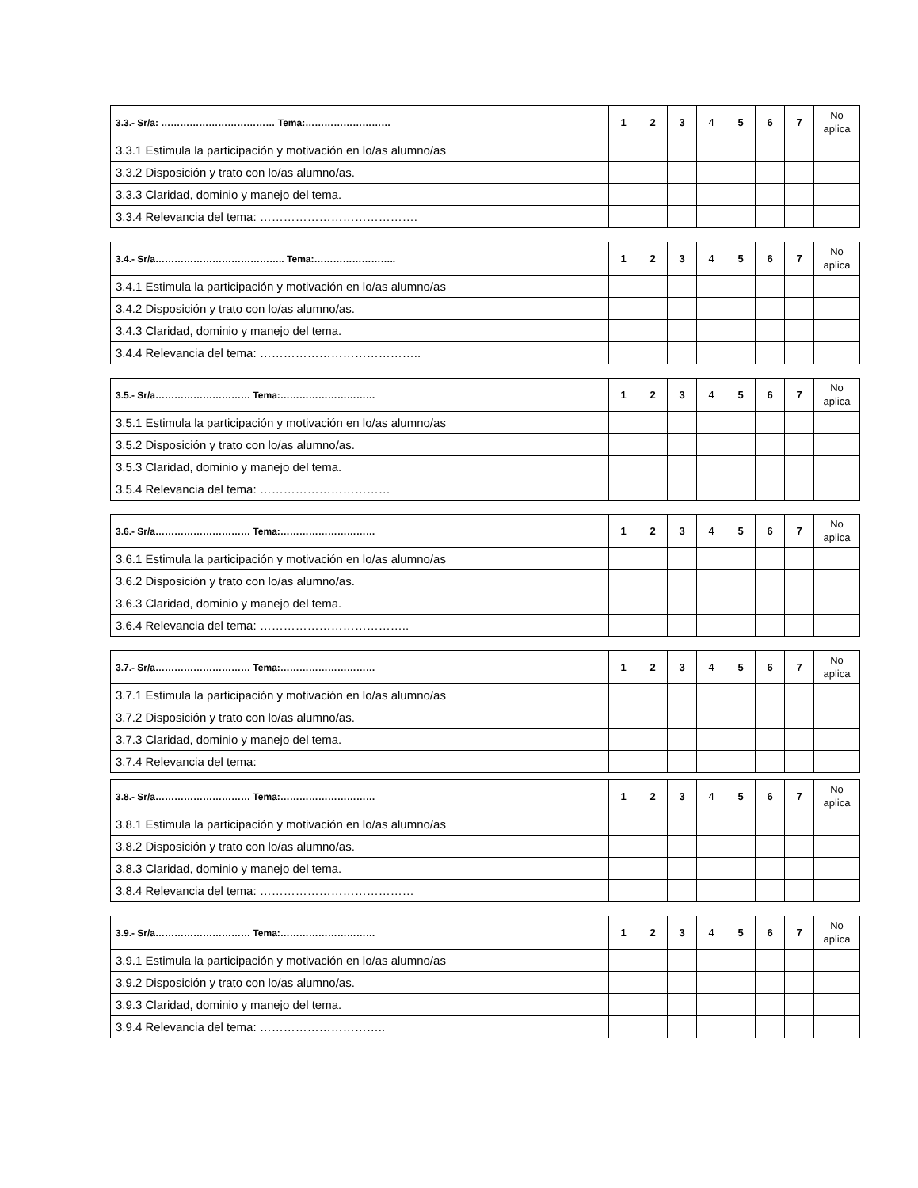| 3.3.- Sr/a: ……………………………… Tema:……………………… | 1 | 2 | 3 | 4 | 5 | 6 | 7 | No aplica |
| --- | --- | --- | --- | --- | --- | --- | --- | --- |
| 3.3.1 Estimula la participación y motivación en lo/as alumno/as | | | | | | | | |
| 3.3.2 Disposición y trato con lo/as alumno/as. | | | | | | | | |
| 3.3.3 Claridad, dominio y manejo del tema. | | | | | | | | |
| 3.3.4 Relevancia del tema: …………………………………. | | | | | | | | |
| 3.4.- Sr/a………………………………….. Tema:…………………….. | 1 | 2 | 3 | 4 | 5 | 6 | 7 | No aplica |
| --- | --- | --- | --- | --- | --- | --- | --- | --- |
| 3.4.1 Estimula la participación y motivación en lo/as alumno/as | | | | | | | | |
| 3.4.2 Disposición y trato con lo/as alumno/as. | | | | | | | | |
| 3.4.3 Claridad, dominio y manejo del tema. | | | | | | | | |
| 3.4.4 Relevancia del tema: ………………………………….. | | | | | | | | |
| 3.5.- Sr/a………………………… Tema:………………………… | 1 | 2 | 3 | 4 | 5 | 6 | 7 | No aplica |
| --- | --- | --- | --- | --- | --- | --- | --- | --- |
| 3.5.1 Estimula la participación y motivación en lo/as alumno/as | | | | | | | | |
| 3.5.2 Disposición y trato con lo/as alumno/as. | | | | | | | | |
| 3.5.3 Claridad, dominio y manejo del tema. | | | | | | | | |
| 3.5.4 Relevancia del tema: …………………………… | | | | | | | | |
| 3.6.- Sr/a………………………… Tema:………………………… | 1 | 2 | 3 | 4 | 5 | 6 | 7 | No aplica |
| --- | --- | --- | --- | --- | --- | --- | --- | --- |
| 3.6.1 Estimula la participación y motivación en lo/as alumno/as | | | | | | | | |
| 3.6.2 Disposición y trato con lo/as alumno/as. | | | | | | | | |
| 3.6.3 Claridad, dominio y manejo del tema. | | | | | | | | |
| 3.6.4 Relevancia del tema: ……………………………….. | | | | | | | | |
| 3.7.- Sr/a………………………… Tema:………………………… | 1 | 2 | 3 | 4 | 5 | 6 | 7 | No aplica |
| --- | --- | --- | --- | --- | --- | --- | --- | --- |
| 3.7.1 Estimula la participación y motivación en lo/as alumno/as | | | | | | | | |
| 3.7.2 Disposición y trato con lo/as alumno/as. | | | | | | | | |
| 3.7.3 Claridad, dominio y manejo del tema. | | | | | | | | |
| 3.7.4 Relevancia del tema: | | | | | | | | |
| 3.8.- Sr/a………………………… Tema:………………………… | 1 | 2 | 3 | 4 | 5 | 6 | 7 | No aplica |
| --- | --- | --- | --- | --- | --- | --- | --- | --- |
| 3.8.1 Estimula la participación y motivación en lo/as alumno/as | | | | | | | | |
| 3.8.2 Disposición y trato con lo/as alumno/as. | | | | | | | | |
| 3.8.3 Claridad, dominio y manejo del tema. | | | | | | | | |
| 3.8.4 Relevancia del tema: ………………………………… | | | | | | | | |
| 3.9.- Sr/a………………………… Tema:………………………… | 1 | 2 | 3 | 4 | 5 | 6 | 7 | No aplica |
| --- | --- | --- | --- | --- | --- | --- | --- | --- |
| 3.9.1 Estimula la participación y motivación en lo/as alumno/as | | | | | | | | |
| 3.9.2 Disposición y trato con lo/as alumno/as. | | | | | | | | |
| 3.9.3 Claridad, dominio y manejo del tema. | | | | | | | | |
| 3.9.4 Relevancia del tema: ………………………….. | | | | | | | | |